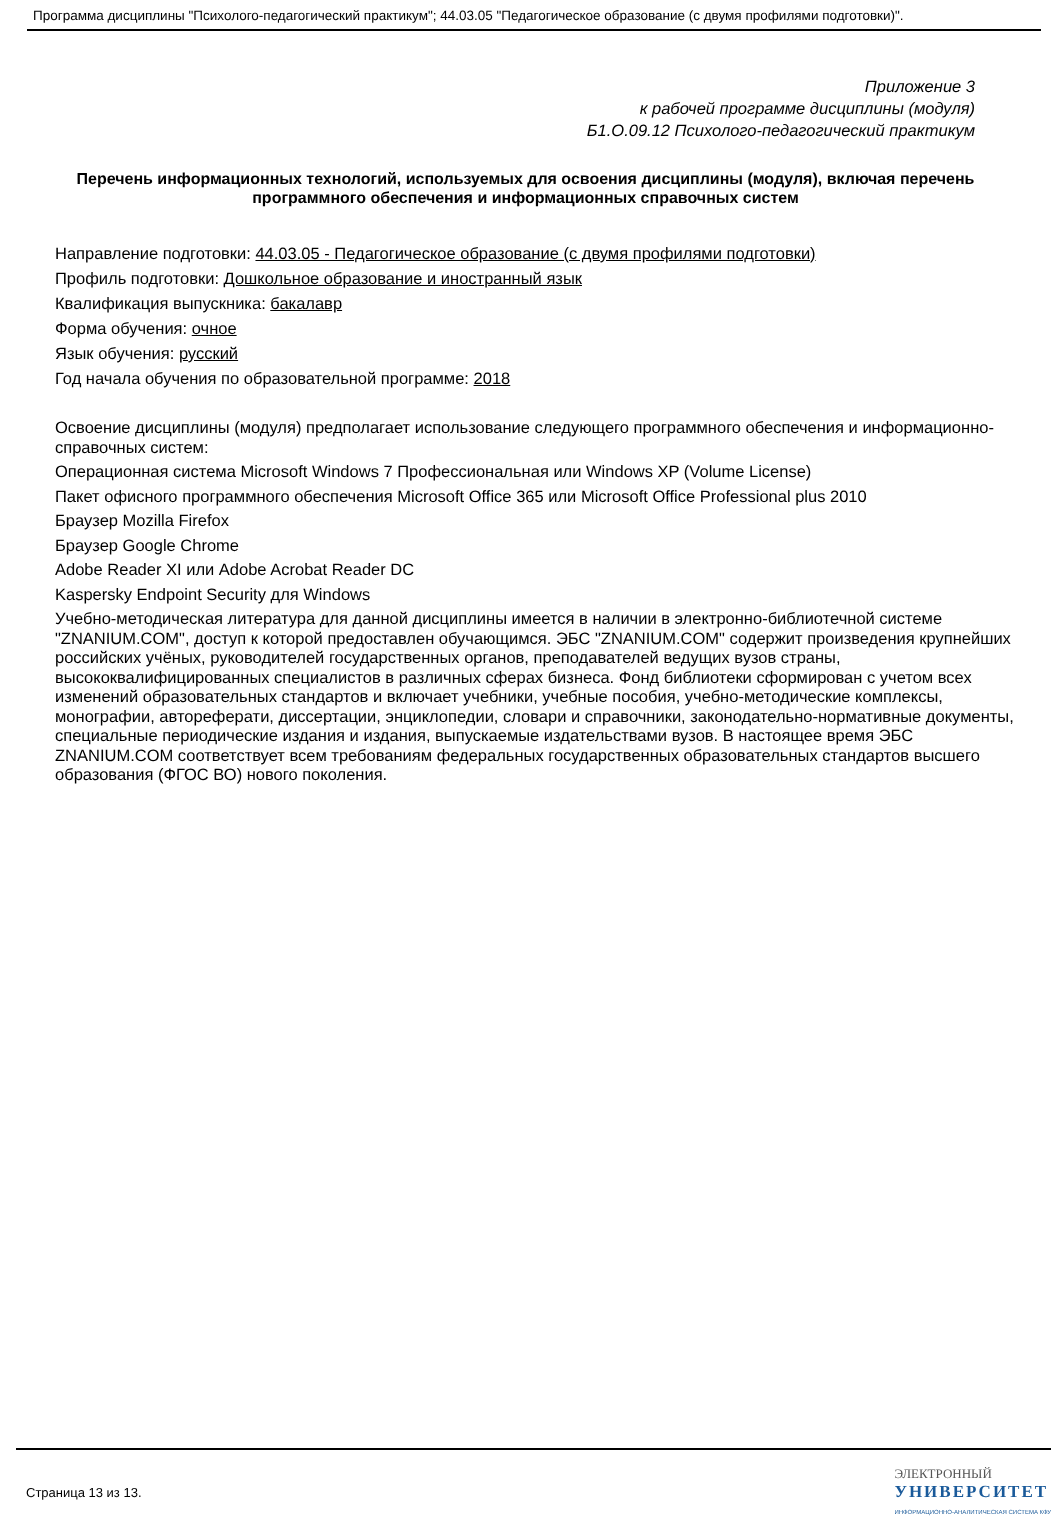Программа дисциплины "Психолого-педагогический практикум"; 44.03.05 "Педагогическое образование (с двумя профилями подготовки)".
Приложение 3
к рабочей программе дисциплины (модуля)
Б1.О.09.12 Психолого-педагогический практикум
Перечень информационных технологий, используемых для освоения дисциплины (модуля), включая перечень программного обеспечения и информационных справочных систем
Направление подготовки: 44.03.05 - Педагогическое образование (с двумя профилями подготовки)
Профиль подготовки: Дошкольное образование и иностранный язык
Квалификация выпускника: бакалавр
Форма обучения: очное
Язык обучения: русский
Год начала обучения по образовательной программе: 2018
Освоение дисциплины (модуля) предполагает использование следующего программного обеспечения и информационно-справочных систем:
Операционная система Microsoft Windows 7 Профессиональная или Windows XP (Volume License)
Пакет офисного программного обеспечения Microsoft Office 365 или Microsoft Office Professional plus 2010
Браузер Mozilla Firefox
Браузер Google Chrome
Adobe Reader XI или Adobe Acrobat Reader DC
Kaspersky Endpoint Security для Windows
Учебно-методическая литература для данной дисциплины имеется в наличии в электронно-библиотечной системе "ZNANIUM.COM", доступ к которой предоставлен обучающимся. ЭБС "ZNANIUM.COM" содержит произведения крупнейших российских учёных, руководителей государственных органов, преподавателей ведущих вузов страны, высококвалифицированных специалистов в различных сферах бизнеса. Фонд библиотеки сформирован с учетом всех изменений образовательных стандартов и включает учебники, учебные пособия, учебно-методические комплексы, монографии, автореферати, диссертации, энциклопедии, словари и справочники, законодательно-нормативные документы, специальные периодические издания и издания, выпускаемые издательствами вузов. В настоящее время ЭБС ZNANIUM.COM соответствует всем требованиям федеральных государственных образовательных стандартов высшего образования (ФГОС ВО) нового поколения.
Страница 13 из 13.
ЭЛЕКТРОННЫЙ
УНИВЕРСИТЕТ
ИНФОРМАЦИОННО-АНАЛИТИЧЕСКАЯ СИСТЕМА КФУ